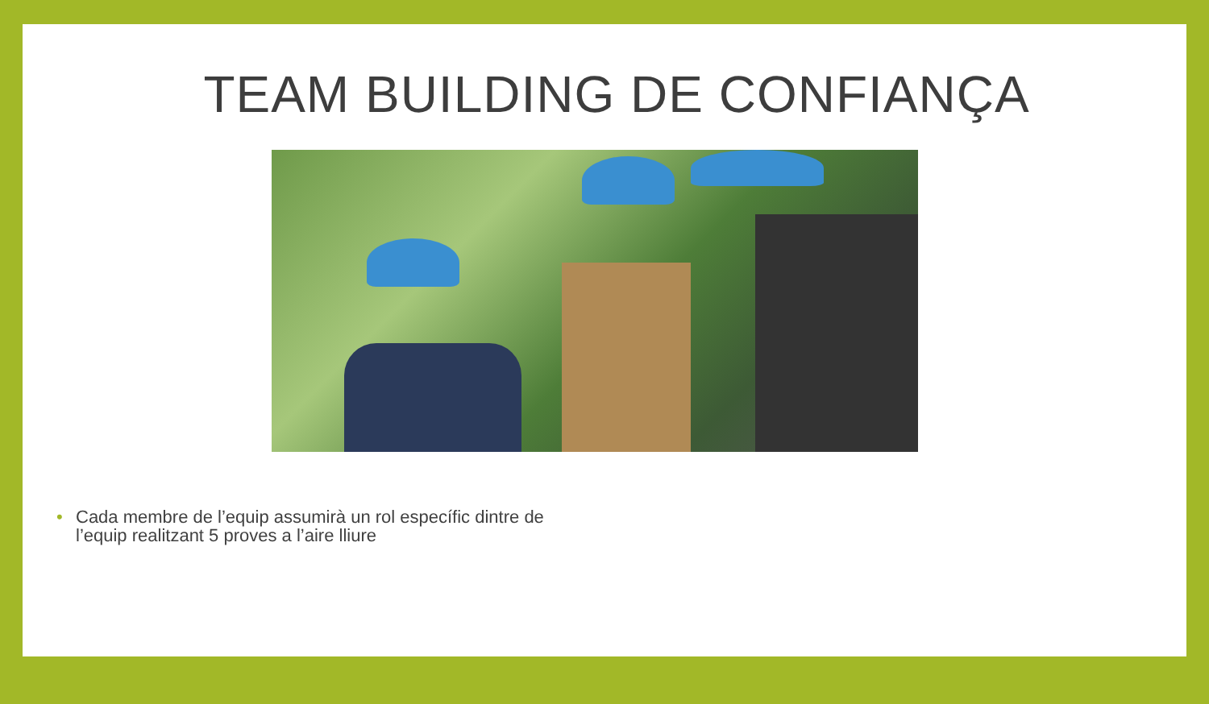TEAM BUILDING DE CONFIANÇA
• Cada membre de l’equip assumirà un rol específic dintre de l’equip realitzant 5 proves a l’aire lliure